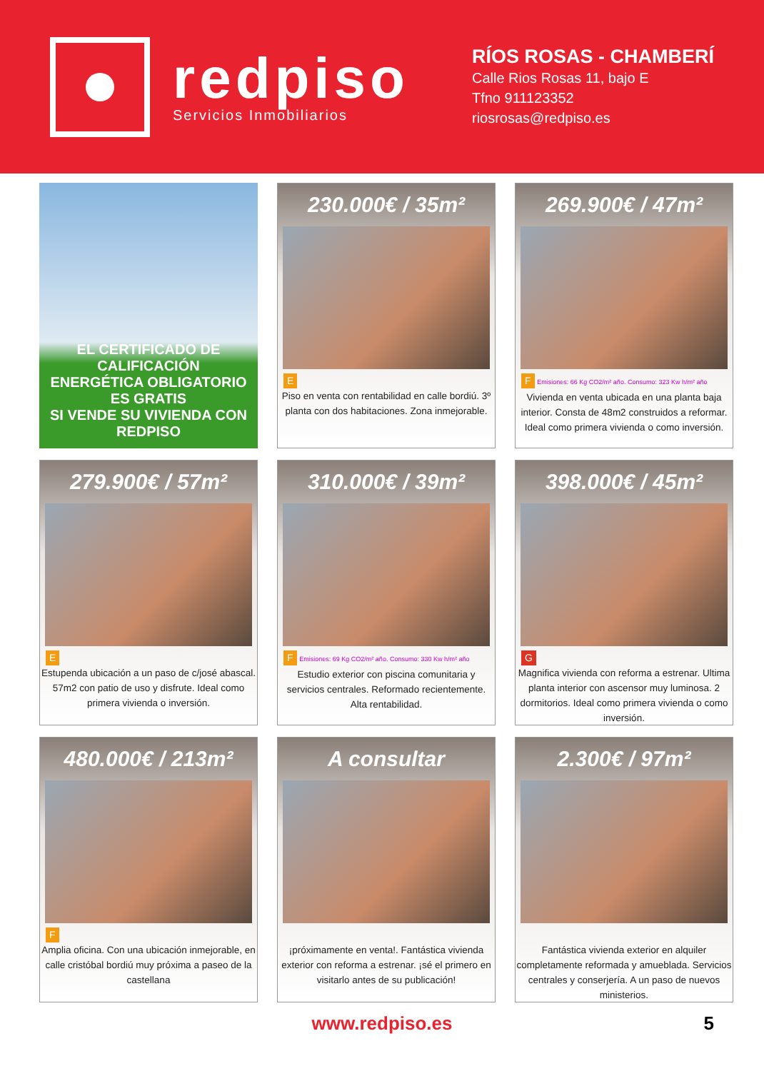redpiso
Servicios Inmobiliarios
RÍOS ROSAS - CHAMBERÍ
Calle Rios Rosas 11, bajo E
Tfno 911123352
riosrosas@redpiso.es
EL CERTIFICADO DE CALIFICACIÓN
ENERGÉTICA OBLIGATORIO ES GRATIS
SI VENDE SU VIVIENDA CON REDPISO
230.000€ / 35m²
E
Piso en venta con rentabilidad en calle bordiú. 3º planta con dos habitaciones. Zona inmejorable.
269.900€ / 47m²
F Emisiones: 66 Kg CO2/m² año. Consumo: 323 Kw h/m² año
Vivienda en venta ubicada en una planta baja interior. Consta de 48m2 construidos a reformar. Ideal como primera vivienda o como inversión.
279.900€ / 57m²
E
Estupenda ubicación a un paso de c/josé abascal. 57m2 con patio de uso y disfrute. Ideal como primera vivienda o inversión.
310.000€ / 39m²
F Emisiones: 69 Kg CO2/m² año. Consumo: 330 Kw h/m² año
Estudio exterior con piscina comunitaria y servicios centrales. Reformado recientemente. Alta rentabilidad.
398.000€ / 45m²
G
Magnifica vivienda con reforma a estrenar. Ultima planta interior con ascensor muy luminosa. 2 dormitorios. Ideal como primera vivienda o como inversión.
480.000€ / 213m²
F
Amplia oficina. Con una ubicación inmejorable, en calle cristóbal bordiú muy próxima a paseo de la castellana
A consultar
¡próximamente en venta!. Fantástica vivienda exterior con reforma a estrenar. ¡sé el primero en visitarlo antes de su publicación!
2.300€ / 97m²
Fantástica vivienda exterior en alquiler completamente reformada y amueblada. Servicios centrales y conserjería. A un paso de nuevos ministerios.
www.redpiso.es 5